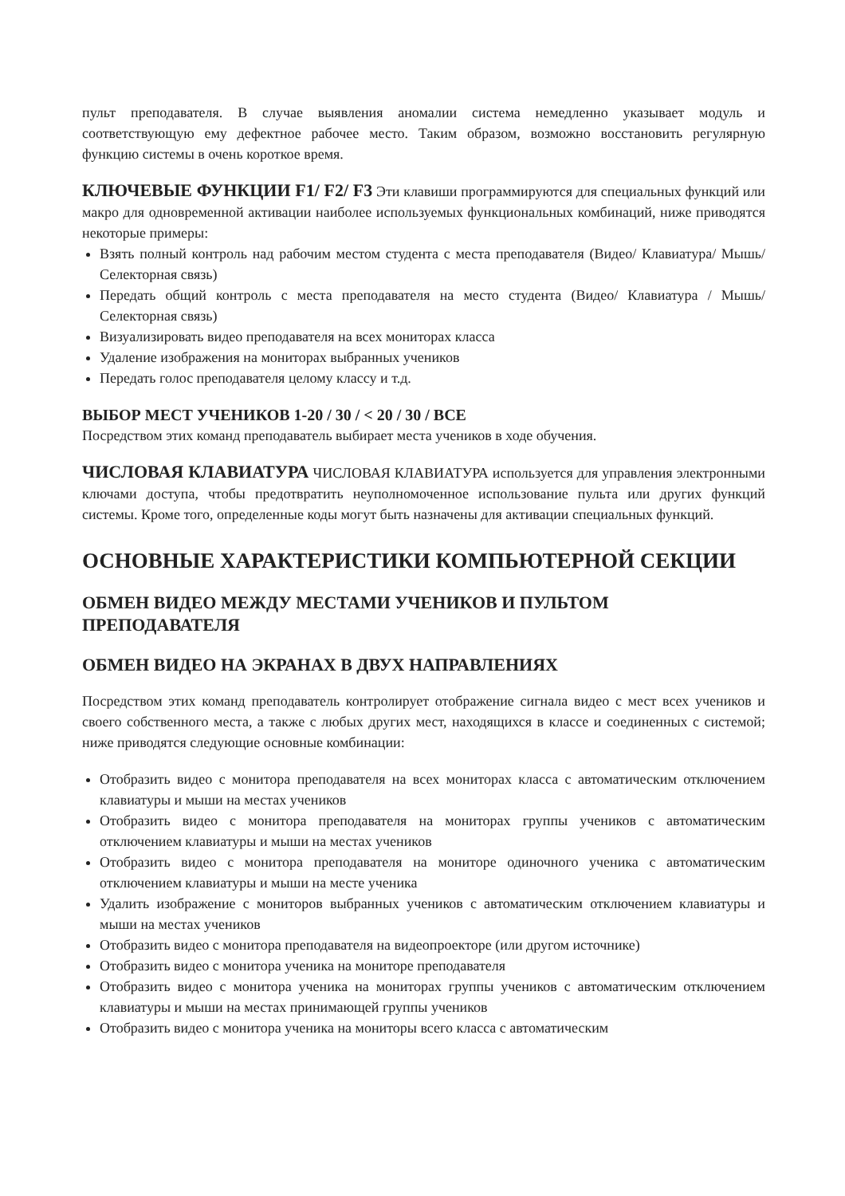пульт преподавателя. В случае выявления аномалии система немедленно указывает модуль и соответствующую ему дефектное рабочее место. Таким образом, возможно восстановить регулярную функцию системы в очень короткое время.
КЛЮЧЕВЫЕ ФУНКЦИИ F1/ F2/ F3 Эти клавиши программируются для специальных функций или макро для одновременной активации наиболее используемых функциональных комбинаций, ниже приводятся некоторые примеры:
Взять полный контроль над рабочим местом студента с места преподавателя (Видео/ Клавиатура/ Мышь/ Селекторная связь)
Передать общий контроль с места преподавателя на место студента (Видео/ Клавиатура / Мышь/ Селекторная связь)
Визуализировать видео преподавателя на всех мониторах класса
Удаление изображения на мониторах выбранных учеников
Передать голос преподавателя целому классу и т.д.
ВЫБОР МЕСТ УЧЕНИКОВ 1-20 / 30 / < 20 / 30 / ВСЕ
Посредством этих команд преподаватель выбирает места учеников в ходе обучения.
ЧИСЛОВАЯ КЛАВИАТУРА ЧИСЛОВАЯ КЛАВИАТУРА используется для управления электронными ключами доступа, чтобы предотвратить неуполномоченное использование пульта или других функций системы. Кроме того, определенные коды могут быть назначены для активации специальных функций.
ОСНОВНЫЕ ХАРАКТЕРИСТИКИ КОМПЬЮТЕРНОЙ СЕКЦИИ
ОБМЕН ВИДЕО МЕЖДУ МЕСТАМИ УЧЕНИКОВ И ПУЛЬТОМ ПРЕПОДАВАТЕЛЯ
ОБМЕН ВИДЕО НА ЭКРАНАХ В ДВУХ НАПРАВЛЕНИЯХ
Посредством этих команд преподаватель контролирует отображение сигнала видео с мест всех учеников и своего собственного места, а также с любых других мест, находящихся в классе и соединенных с системой; ниже приводятся следующие основные комбинации:
Отобразить видео с монитора преподавателя на всех мониторах класса с автоматическим отключением клавиатуры и мыши на местах учеников
Отобразить видео с монитора преподавателя на мониторах группы учеников с автоматическим отключением клавиатуры и мыши на местах учеников
Отобразить видео с монитора преподавателя на мониторе одиночного ученика с автоматическим отключением клавиатуры и мыши на месте ученика
Удалить изображение с мониторов выбранных учеников с автоматическим отключением клавиатуры и мыши на местах учеников
Отобразить видео с монитора преподавателя на видеопроекторе (или другом источнике)
Отобразить видео с монитора ученика на мониторе преподавателя
Отобразить видео с монитора ученика на мониторах группы учеников с автоматическим отключением клавиатуры и мыши на местах принимающей группы учеников
Отобразить видео с монитора ученика на мониторы всего класса с автоматическим